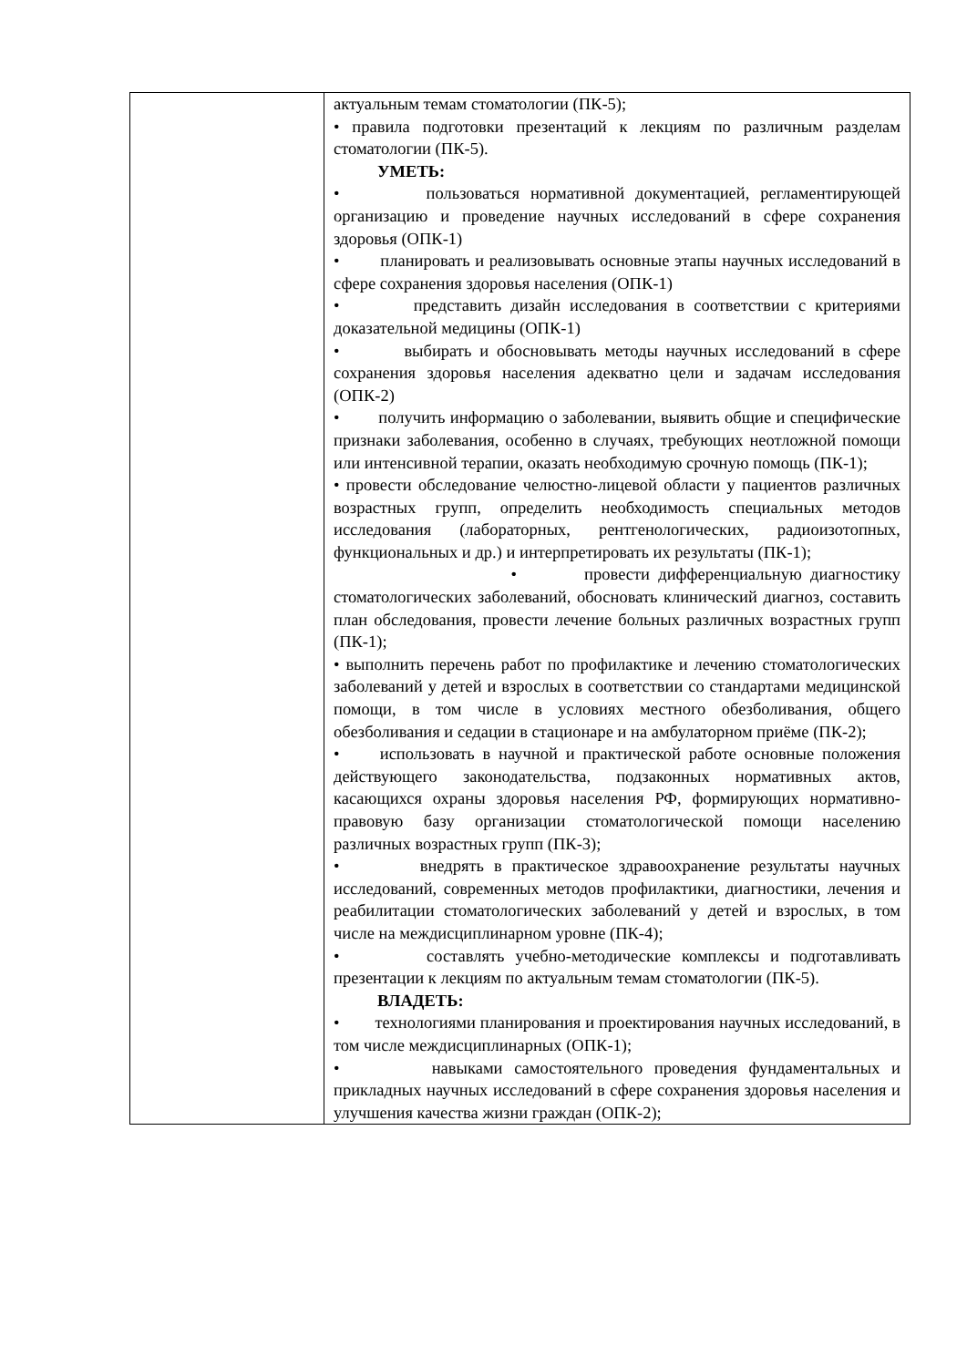| | актуальным темам стоматологии (ПК-5); • правила подготовки презентаций к лекциям по различным разделам стоматологии (ПК-5). УМЕТЬ: • пользоваться нормативной документацией, регламентирующей организацию и проведение научных исследований в сфере сохранения здоровья (ОПК-1) • планировать и реализовывать основные этапы научных исследований в сфере сохранения здоровья населения (ОПК-1) • представить дизайн исследования в соответствии с критериями доказательной медицины (ОПК-1) • выбирать и обосновывать методы научных исследований в сфере сохранения здоровья населения адекватно цели и задачам исследования (ОПК-2) • получить информацию о заболевании, выявить общие и специфические признаки заболевания, особенно в случаях, требующих неотложной помощи или интенсивной терапии, оказать необходимую срочную помощь (ПК-1); • провести обследование челюстно-лицевой области у пациентов различных возрастных групп, определить необходимость специальных методов исследования (лабораторных, рентгенологических, радиоизотопных, функциональных и др.) и интерпретировать их результаты (ПК-1); • провести дифференциальную диагностику стоматологических заболеваний, обосновать клинический диагноз, составить план обследования, провести лечение больных различных возрастных групп (ПК-1); • выполнить перечень работ по профилактике и лечению стоматологических заболеваний у детей и взрослых в соответствии со стандартами медицинской помощи, в том числе в условиях местного обезболивания, общего обезболивания и седации в стационаре и на амбулаторном приёме (ПК-2); • использовать в научной и практической работе основные положения действующего законодательства, подзаконных нормативных актов, касающихся охраны здоровья населения РФ, формирующих нормативно-правовую базу организации стоматологической помощи населению различных возрастных групп (ПК-3); • внедрять в практическое здравоохранение результаты научных исследований, современных методов профилактики, диагностики, лечения и реабилитации стоматологических заболеваний у детей и взрослых, в том числе на междисциплинарном уровне (ПК-4); • составлять учебно-методические комплексы и подготавливать презентации к лекциям по актуальным темам стоматологии (ПК-5). ВЛАДЕТЬ: • технологиями планирования и проектирования научных исследований, в том числе междисциплинарных (ОПК-1); • навыками самостоятельного проведения фундаментальных и прикладных научных исследований в сфере сохранения здоровья населения и улучшения качества жизни граждан (ОПК-2); |